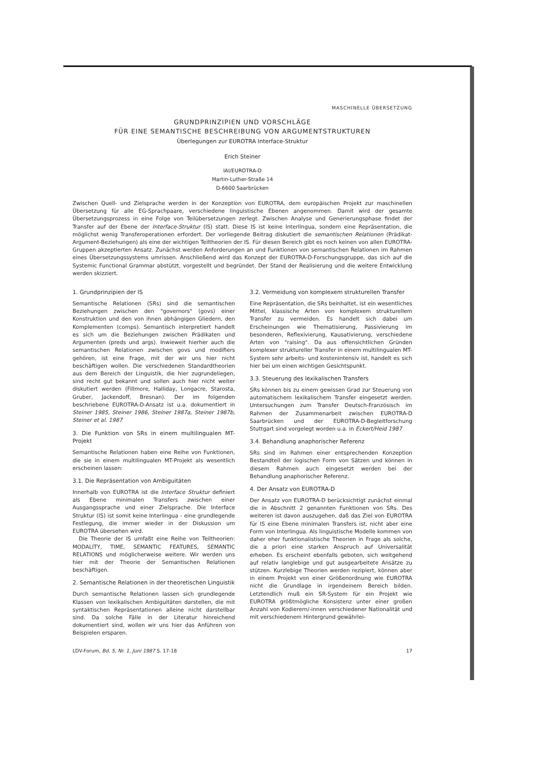MASCHINELLE ÜBERSETZUNG
GRUNDPRINZIPIEN UND VORSCHLÄGE
FÜR EINE SEMANTISCHE BESCHREIBUNG VON ARGUMENTSTRUKTUREN
Überlegungen zur EUROTRA Interface-Struktur
Erich Steiner
IAI/EUROTRA-D
Martin-Luther-Straße 14
D-6600 Saarbrücken
Zwischen Quell- und Zielsprache werden in der Konzeption von EUROTRA, dem europäischen Projekt zur maschinellen Übersetzung für alle EG-Sprachpaare, verschiedene linguistische Ebenen angenommen. Damit wird der gesamte Übersetzungsprozess in eine Folge von Teilübersetzungen zerlegt. Zwischen Analyse und Generierungsphase findet der Transfer auf der Ebene der Interface-Struktur (IS) statt. Diese IS ist keine Interlingua, sondern eine Repräsentation, die möglichst wenig Transferoperationen erfordert. Der vorliegende Beitrag diskutiert die semantischen Relationen (Prädikat-Argument-Beziehungen) als eine der wichtigen Teiltheorien der IS. Für diesen Bereich gibt es noch keinen von allen EUROTRA-Gruppen akzeptierten Ansatz. Zunächst werden Anforderungen an und Funktionen von semantischen Relationen im Rahmen eines Übersetzungssystems umrissen. Anschließend wird das Konzept der EUROTRA-D-Forschungsgruppe, das sich auf die Systemic Functional Grammar abstützt, vorgestellt und begründet. Der Stand der Realisierung und die weitere Entwicklung werden skizziert.
1. Grundprinzipien der IS
Semantische Relationen (SRs) sind die semantischen Beziehungen zwischen den "governors" (govs) einer Konstruktion und den von ihnen abhängigen Gliedern, den Komplementen (comps). Semantisch interpretiert handelt es sich um die Beziehungen zwischen Prädikaten und Argumenten (preds und args). Inwieweit hierher auch die semantischen Relationen zwischen govs und modifiers gehören, ist eine Frage, mit der wir uns hier nicht beschäftigen wollen. Die verschiedenen Standardtheorien aus dem Bereich der Linguistik, die hier zugrundeliegen, sind recht gut bekannt und sollen auch hier nicht weiter diskutiert werden (Fillmore, Halliday, Longacre, Starosta, Gruber, Jackendoff, Bresnan). Der im folgenden beschriebene EUROTRA-D-Ansatz ist u.a. dokumentiert in Steiner 1985, Steiner 1986, Steiner 1987a, Steiner 1987b, Steiner et al. 1987
3. Die Funktion von SRs in einem multilingualen MT-Projekt
Semantische Relationen haben eine Reihe von Funktionen, die sie in einem multilingualen MT-Projekt als wesentlich erscheinen lassen:
3.1. Die Repräsentation von Ambiguitäten
Innerhalb von EUROTRA ist die Interface Struktur definiert als Ebene minimalen Transfers zwischen einer Ausgangssprache und einer Zielsprache. Die Interface Struktur (IS) ist somit keine Interlingua - eine grundlegende Festlegung, die immer wieder in der Diskussion um EUROTRA übersehen wird.
Die Theorie der IS umfaßt eine Reihe von Teiltheorien: MODALITY, TIME, SEMANTIC FEATURES, SEMANTIC RELATIONS und möglicherweise weitere. Wir werden uns hier mit der Theorie der Semantischen Relationen beschäftigen.
2. Semantische Relationen in der theoretischen Linguistik
Durch semantische Relationen lassen sich grundlegende Klassen von lexikalischen Ambiguitäten darstellen, die mit syntaktischen Repräsentationen alleine nicht darstellbar sind. Da solche Fälle in der Literatur hinreichend dokumentiert sind, wollen wir uns hier das Anführen von Beispielen ersparen.
3.2. Vermeidung von komplexem strukturellen Transfer
Eine Repräsentation, die SRs beinhaltet, ist ein wesentliches Mittel, klassische Arten von komplexem strukturellem Transfer zu vermeiden. Es handelt sich dabei um Erscheinungen wie Thematisierung, Passivierung im besonderen, Reflexivierung, Kausativierung, verschiedene Arten von "raising". Da aus offensichtlichen Gründen komplexer struktureller Transfer in einem multilingualen MT-System sehr arbeits- und kostenintensiv ist, handelt es sich hier bei um einen wichtigen Gesichtspunkt.
3.3. Steuerung des lexikalischen Transfers
SRs können bis zu einem gewissen Grad zur Steuerung von automatischem lexikalischem Transfer eingesetzt werden. Untersuchungen zum Transfer Deutsch-Französisch im Rahmen der Zusammenarbeit zwischen EUROTRA-D Saarbrücken und der EUROTRA-D-Begleitforschung Stuttgart sind vorgelegt worden u.a. in Eckert/Heid 1987
3.4. Behandlung anaphorischer Referenz
SRs sind im Rahmen einer entsprechenden Konzeption Bestandteil der logischen Form von Sätzen und können in diesem Rahmen auch eingesetzt werden bei der Behandlung anaphorischer Referenz.
4. Der Ansatz von EUROTRA-D
Der Ansatz von EUROTRA-D berücksichtigt zunächst einmal die in Abschnitt 2 genannten Funktionen von SRs. Des weiteren ist davon auszugehen, daß das Ziel von EUROTRA für IS eine Ebene minimalen Transfers ist, nicht aber eine Form von Interlingua. Als linguistische Modelle kommen von daher eher funktionalistische Theorien in Frage als solche, die a priori eine starken Anspruch auf Universalität erheben. Es erscheint ebenfalls geboten, sich weitgehend auf relativ langlebige und gut ausgearbeitete Ansätze zu stützen. Kurzlebige Theorien werden rezipiert, können aber in einem Projekt von einer Größenordnung wie EUROTRA nicht die Grundlage in irgendeinem Bereich bilden. Letztendlich muß ein SR-System für ein Projekt wie EUROTRA größtmögliche Konsistenz unter einer großen Anzahl von Kodierern/-innen verschiedener Nationalität und mit verschiedenem Hintergrund gewährlei-
LDV-Forum, Bd. 5, Nr. 1, Juni 1987 S. 17-18 17